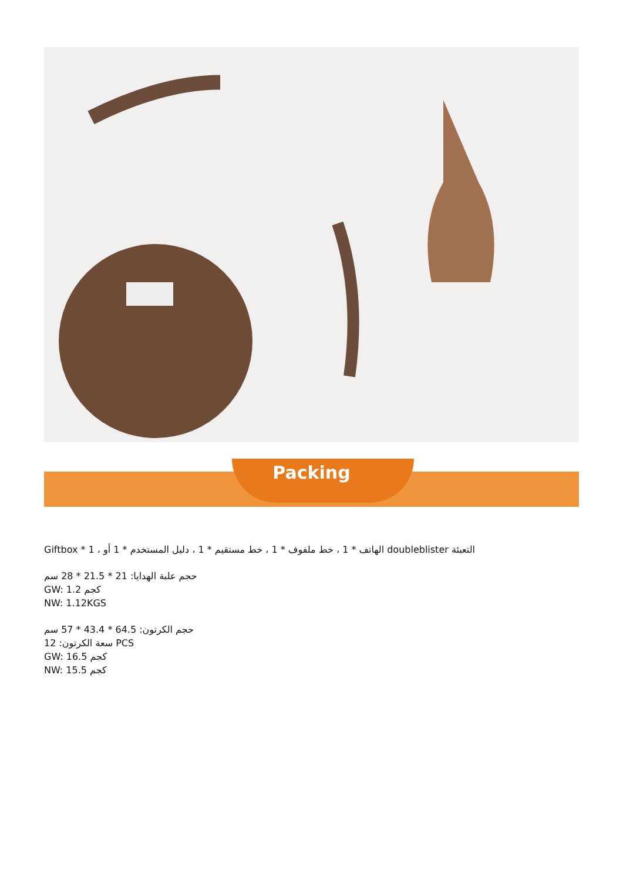Packing
التعبئة doubleblister الهاتف * 1 ، خط ملفوف * 1 ، خط مستقيم * 1 ، دليل المستخدم * 1 أو ، 1 * Giftbox
حجم علبة الهدايا: 21 * 21.5 * 28 سم
GW: 1.2 كجم
NW: 1.12KGS
حجم الكرتون: 64.5 * 43.4 * 57 سم
سعة الكرتون: 12 PCS
GW: 16.5 كجم
NW: 15.5 كجم